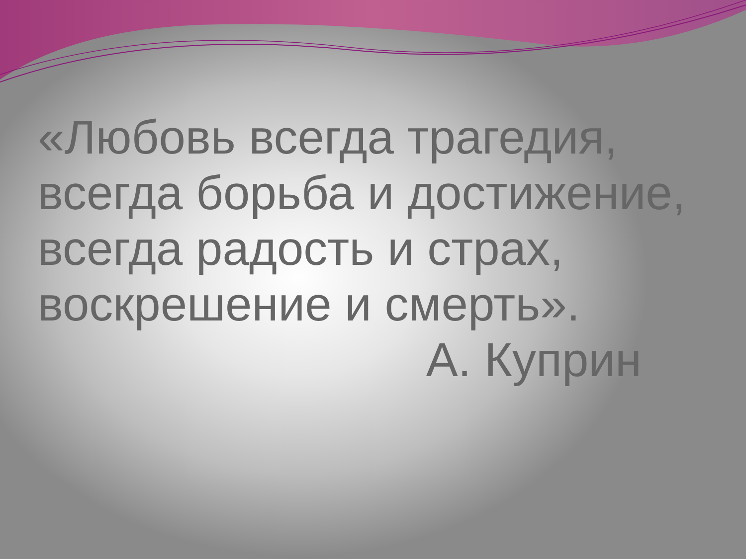«Любовь всегда трагедия,
всегда борьба и достижение,
всегда радость и страх,
воскрешение и смерть».
А. Куприн